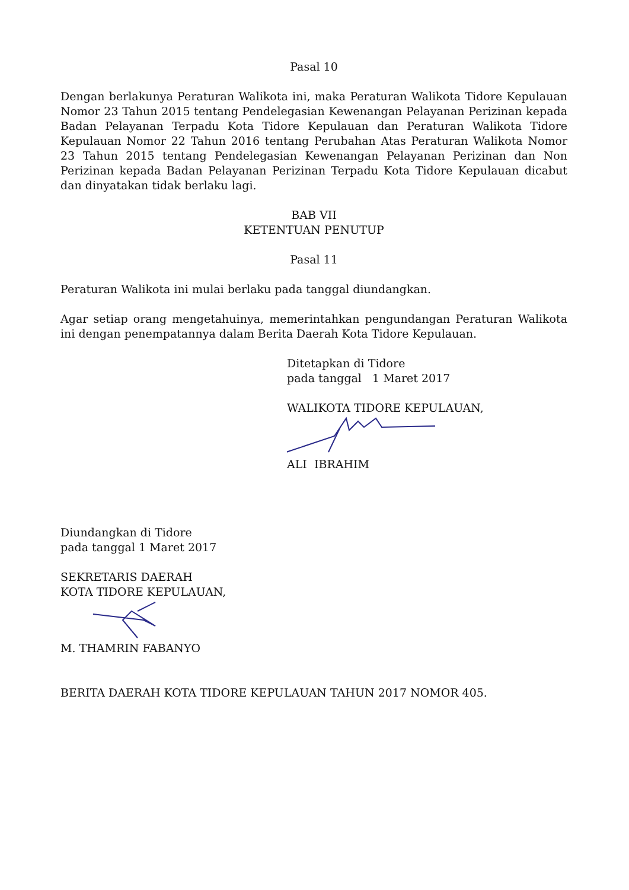Pasal 10
Dengan berlakunya Peraturan Walikota ini, maka Peraturan Walikota Tidore Kepulauan Nomor 23 Tahun 2015 tentang Pendelegasian Kewenangan Pelayanan Perizinan kepada Badan Pelayanan Terpadu Kota Tidore Kepulauan dan Peraturan Walikota Tidore Kepulauan Nomor 22 Tahun 2016 tentang Perubahan Atas Peraturan Walikota Nomor 23 Tahun 2015 tentang Pendelegasian Kewenangan Pelayanan Perizinan dan Non Perizinan kepada Badan Pelayanan Perizinan Terpadu Kota Tidore Kepulauan dicabut dan dinyatakan tidak berlaku lagi.
BAB VII
KETENTUAN PENUTUP
Pasal 11
Peraturan Walikota ini mulai berlaku pada tanggal diundangkan.
Agar setiap orang mengetahuinya, memerintahkan pengundangan Peraturan Walikota ini dengan penempatannya dalam Berita Daerah Kota Tidore Kepulauan.
Ditetapkan di Tidore
pada tanggal 1 Maret 2017
WALIKOTA TIDORE KEPULAUAN, ALI IBRAHIM
Diundangkan di Tidore
pada tanggal 1 Maret 2017
SEKRETARIS DAERAH
KOTA TIDORE KEPULAUAN,
M. THAMRIN FABANYO
BERITA DAERAH KOTA TIDORE KEPULAUAN TAHUN 2017 NOMOR 405.